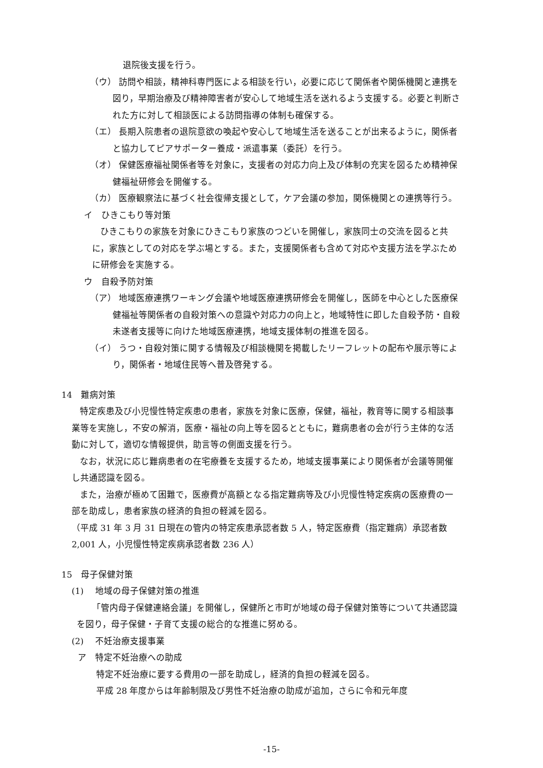退院後支援を行う。
（ウ） 訪問や相談，精神科専門医による相談を行い，必要に応じて関係者や関係機関と連携を図り，早期治療及び精神障害者が安心して地域生活を送れるよう支援する。必要と判断された方に対して相談医による訪問指導の体制も確保する。
（エ） 長期入院患者の退院意欲の喚起や安心して地域生活を送ることが出来るように，関係者と協力してピアサポーター養成・派遣事業（委託）を行う。
（オ） 保健医療福祉関係者等を対象に，支援者の対応力向上及び体制の充実を図るため精神保健福祉研修会を開催する。
（カ） 医療観察法に基づく社会復帰支援として，ケア会議の参加，関係機関との連携等行う。
イ　ひきこもり等対策
ひきこもりの家族を対象にひきこもり家族のつどいを開催し，家族同士の交流を図ると共に，家族としての対応を学ぶ場とする。また，支援関係者も含めて対応や支援方法を学ぶために研修会を実施する。
ウ　自殺予防対策
（ア） 地域医療連携ワーキング会議や地域医療連携研修会を開催し，医師を中心とした医療保健福祉等関係者の自殺対策への意識や対応力の向上と，地域特性に即した自殺予防・自殺未遂者支援等に向けた地域医療連携，地域支援体制の推進を図る。
（イ） うつ・自殺対策に関する情報及び相談機関を掲載したリーフレットの配布や展示等により，関係者・地域住民等へ普及啓発する。
14　難病対策
特定疾患及び小児慢性特定疾患の患者，家族を対象に医療，保健，福祉，教育等に関する相談事業等を実施し，不安の解消，医療・福祉の向上等を図るとともに，難病患者の会が行う主体的な活動に対して，適切な情報提供，助言等の側面支援を行う。
なお，状況に応じ難病患者の在宅療養を支援するため，地域支援事業により関係者が会議等開催し共通認識を図る。
また，治療が極めて困難で，医療費が高額となる指定難病等及び小児慢性特定疾病の医療費の一部を助成し，患者家族の経済的負担の軽減を図る。
（平成 31 年 3 月 31 日現在の管内の特定疾患承認者数 5 人，特定医療費（指定難病）承認者数 2,001 人，小児慢性特定疾病承認者数 236 人）
15　母子保健対策
(1)　 地域の母子保健対策の推進
「管内母子保健連絡会議」を開催し，保健所と市町が地域の母子保健対策等について共通認識を図り，母子保健・子育て支援の総合的な推進に努める。
(2)　 不妊治療支援事業
ア　特定不妊治療への助成
特定不妊治療に要する費用の一部を助成し，経済的負担の軽減を図る。
平成 28 年度からは年齢制限及び男性不妊治療の助成が追加，さらに令和元年度
-15-